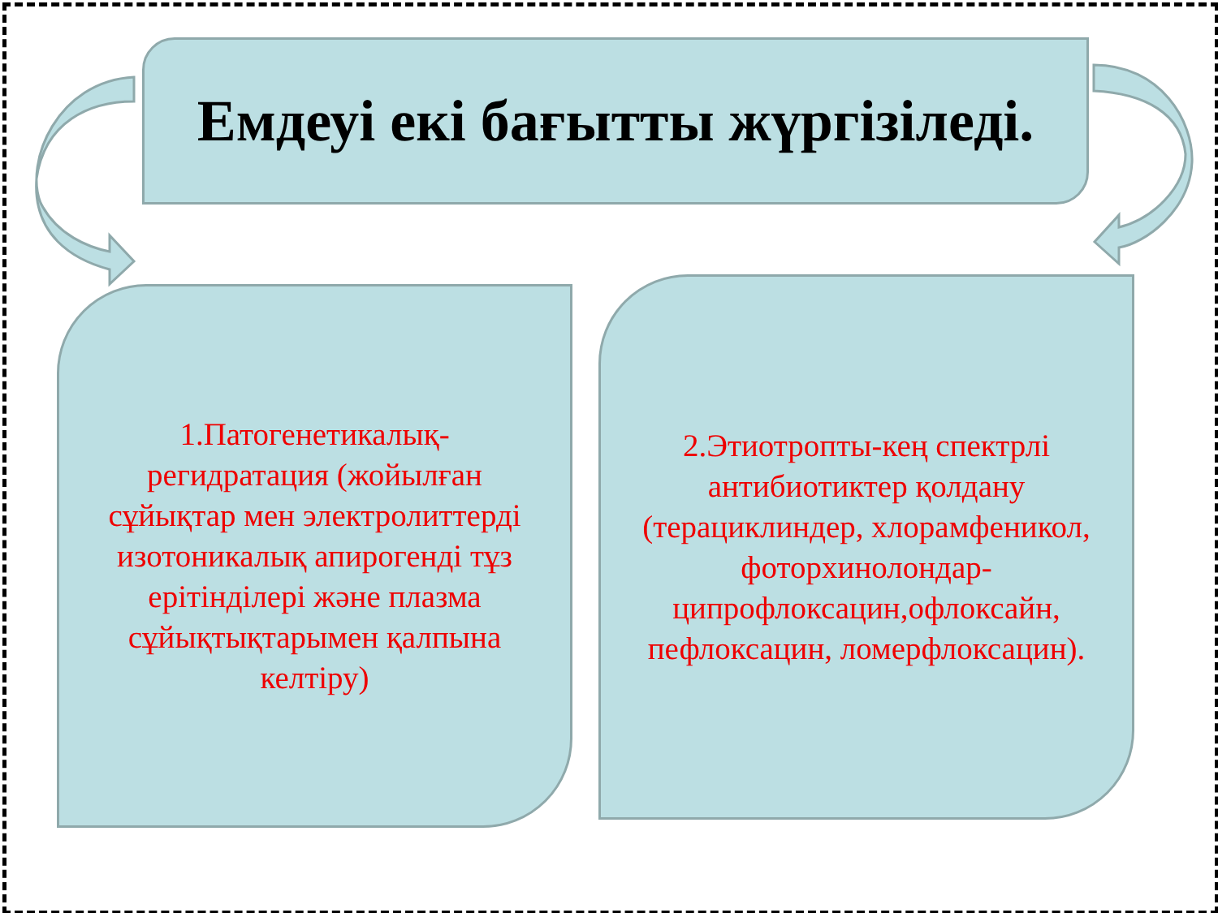Емдеуі екі бағытты жүргізіледі.
1.Патогенетикалық-регидратация (жойылған сұйықтар мен электролиттерді изотоникалық апирогенді тұз ерітінділері және плазма сұйықтықтарымен қалпына келтіру)
2.Этиотропты-кең спектрлі антибиотиктер қолдану (терациклиндер, хлорамфеникол, фоторхинолондар-ципрофлоксацин,офлоксайн, пефлоксацин, ломерфлоксацин).